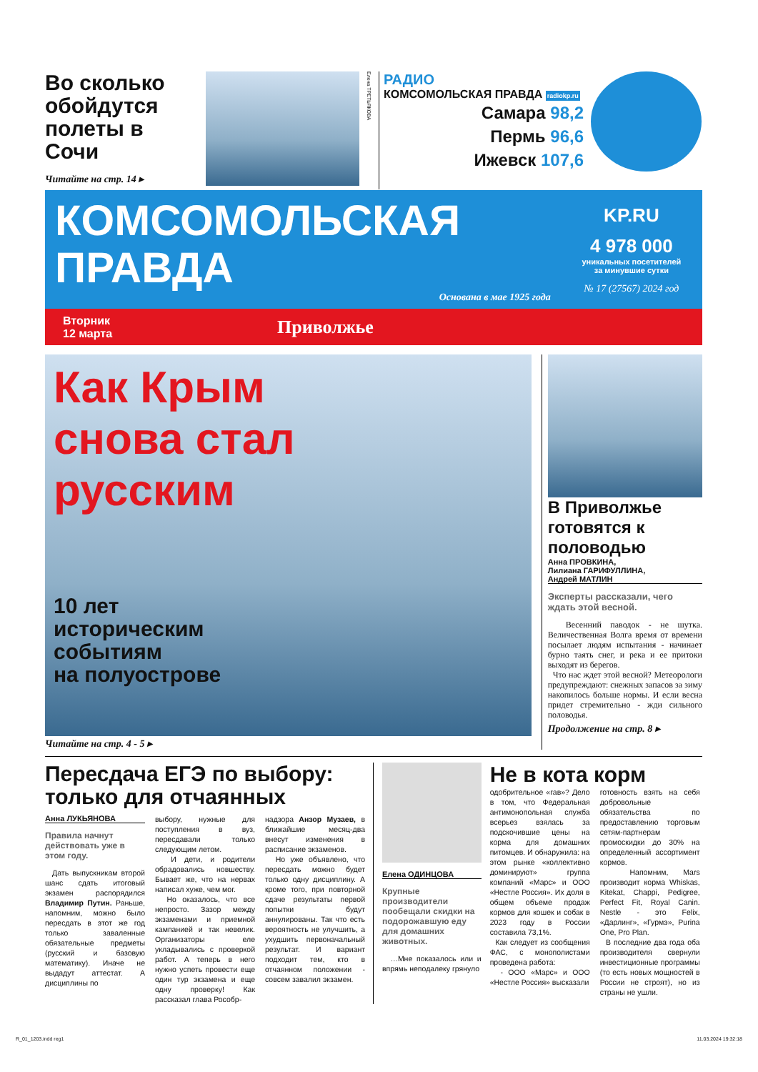Во сколько обойдутся полеты в Сочи
Читайте на стр. 14 ▸
Елена ТРЕТЬЯКОВА
РАДИО
КОМСОМОЛЬСКАЯ ПРАВДА radiokp.ru
Самара 98,2
Пермь 96,6
Ижевск 107,6
КОМСОМОЛЬСКАЯ
ПРАВДА
Основана в мае 1925 года
KP.RU
4 978 000
уникальных посетителей
за минувшие сутки
№ 17 (27567) 2024 год
Вторник
12 марта
Приволжье
Как Крым
снова стал
русским
10 лет
историческим
событиям
на полуострове
Читайте на стр. 4 - 5 ▸
В Приволжье готовятся к половодью
Анна ПРОВКИНА,
Лилиана ГАРИФУЛЛИНА,
Андрей МАТЛИН
Эксперты рассказали, чего ждать этой весной.
Весенний паводок - не шутка. Величественная Волга время от времени посылает людям испытания - начинает бурно таять снег, и река и ее притоки выходят из берегов.
Что нас ждет этой весной? Метеорологи предупреждают: снежных запасов за зиму накопилось больше нормы. И если весна придет стремительно - жди сильного половодья.
Продолжение на стр. 8 ▸
Пересдача ЕГЭ по выбору: только для отчаянных
Анна ЛУКЬЯНОВА
Правила начнут действовать уже в этом году.
Дать выпускникам второй шанс сдать итоговый экзамен распорядился Владимир Путин. Раньше, напомним, можно было пересдать в этот же год только заваленные обязательные предметы (русский и базовую математику). Иначе не выдадут аттестат. А дисциплины по
выбору, нужные для поступления в вуз, пересдавали только следующим летом.
И дети, и родители обрадовались новшеству. Бывает же, что на нервах написал хуже, чем мог.
Но оказалось, что все непросто. Зазор между экзаменами и приемной кампанией и так невелик. Организаторы еле укладывались с проверкой работ. А теперь в него нужно успеть провести еще один тур экзамена и еще одну проверку! Как рассказал глава Рособр-
надзора Анзор Музаев, в ближайшие месяц-два внесут изменения в расписание экзаменов.
Но уже объявлено, что пересдать можно будет только одну дисциплину. А кроме того, при повторной сдаче результаты первой попытки будут аннулированы. Так что есть вероятность не улучшить, а ухудшить первоначальный результат. И вариант подходит тем, кто в отчаянном положении - совсем завалил экзамен.
Елена ОДИНЦОВА
Крупные производители пообещали скидки на подорожавшую еду для домашних животных.
…Мне показалось или и впрямь неподалеку грянуло
Не в кота корм
одобрительное «гав»? Дело в том, что Федеральная антимонопольная служба всерьез взялась за подскочившие цены на корма для домашних питомцев. И обнаружила: на этом рынке «коллективно доминируют» группа компаний «Марс» и ООО «Нестле Россия». Их доля в общем объеме продаж кормов для кошек и собак в 2023 году в России составила 73,1%.
Как следует из сообщения ФАС, с монополистами проведена работа:
- ООО «Марс» и ООО «Нестле Россия» высказали
готовность взять на себя добровольные обязательства по предоставлению торговым сетям-партнерам промоскидки до 30% на определенный ассортимент кормов.
Напомним, Mars производит корма Whiskas, Kitekat, Chappi, Pedigree, Perfect Fit, Royal Canin. Nestle - это Felix, «Дарлинг», «Гурмэ», Purina One, Pro Plan.
В последние два года оба производителя свернули инвестиционные программы (то есть новых мощностей в России не строят), но из страны не ушли.
R_01_1203.indd reg1 11.03.2024 19:32:18